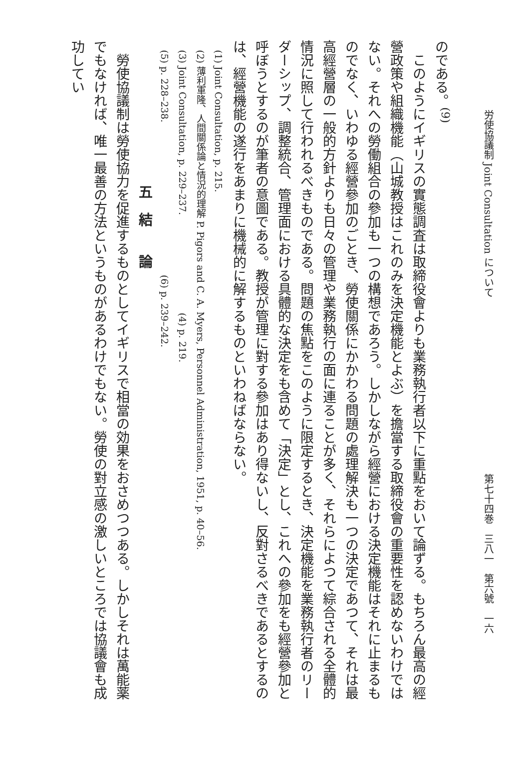労使協議制 Joint Consultation について 第七十四巻　三八一　第六號　一六
のである。<sup>(9)</sup>
このようにイギリスの實態調査は取締役會よりも業務執行者以下に重點をおいて論ずる。もちろん最高の經營政策や組織機能（山城教授はこれのみを決定機能とよぶ）を擔當する取締役會の重要性を認めないわけではない。それへの勞働組合の參加も一つの構想であろう。しかしながら經營における決定機能はそれに止まるものでなく、いわゆる經營參加のごとき、勞使關係にかかわる問題の處理解決も一つの決定であつて、それは最高經營層の一般的方針よりも日々の管理や業務執行の面に連ることが多く、それらによつて綜合される全體的情況に照して行われるべきものである。問題の焦點をこのように限定するとき、決定機能を業務執行者のリーダーシップ、調整統合、管理面における具體的な決定をも含めて「決定」とし、これへの參加をも經營參加と呼ぼうとするのが筆者の意圖である。教授が管理に對する參加はあり得ないし、反對さるべきであるとするのは、經營機能の遂行をあまりに機械的に解するものといわねばならない。
(1) Joint Consultation, p. 215.
(2) 薄利軍隆、人間關係論と情況的理解 P. Pigors and C. A. Myers, Personnel Administration, 1951, p. 40–56.
(3) Joint Consultation, p. 229–237. (4) p. 219.
(5) p. 228–238. (6) p. 239–242.
五　結　　論
勞使協議制は勞使協力を促進するものとしてイギリスで相當の効果をおさめつつある。しかしそれは萬能薬でもなければ、唯一最善の方法というものがあるわけでもない。勞使の對立感の激しいところでは協議會も成功してい